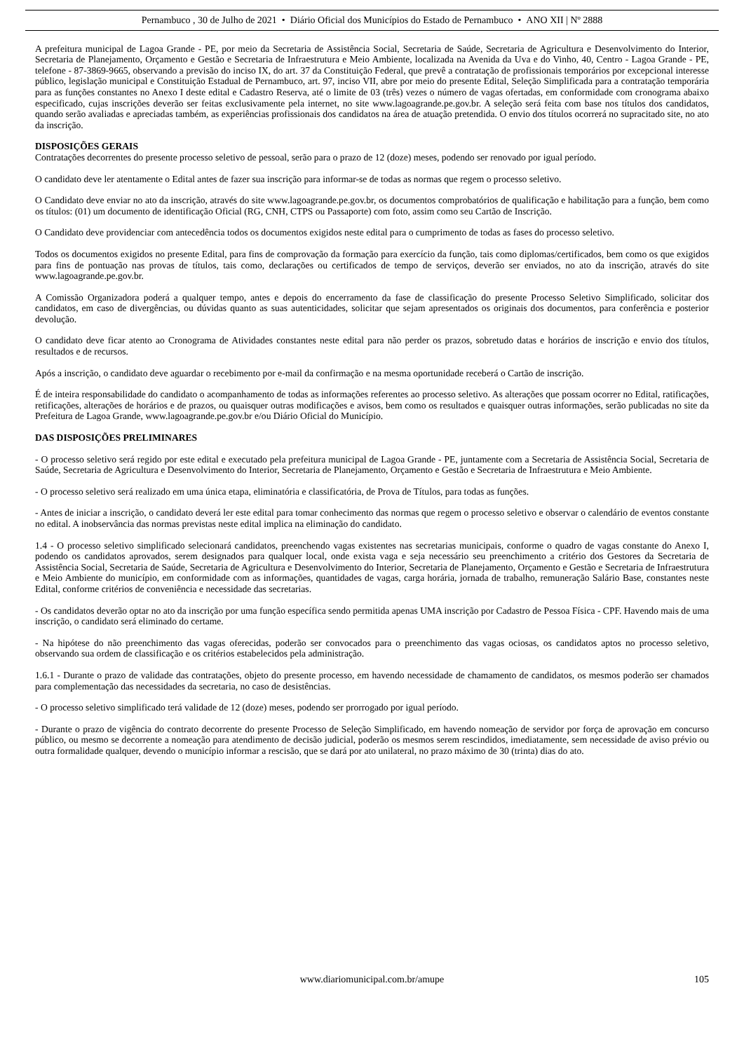Pernambuco , 30 de Julho de 2021 • Diário Oficial dos Municípios do Estado de Pernambuco • ANO XII | Nº 2888
A prefeitura municipal de Lagoa Grande - PE, por meio da Secretaria de Assistência Social, Secretaria de Saúde, Secretaria de Agricultura e Desenvolvimento do Interior, Secretaria de Planejamento, Orçamento e Gestão e Secretaria de Infraestrutura e Meio Ambiente, localizada na Avenida da Uva e do Vinho, 40, Centro - Lagoa Grande - PE, telefone - 87-3869-9665, observando a previsão do inciso IX, do art. 37 da Constituição Federal, que prevê a contratação de profissionais temporários por excepcional interesse público, legislação municipal e Constituição Estadual de Pernambuco, art. 97, inciso VII, abre por meio do presente Edital, Seleção Simplificada para a contratação temporária para as funções constantes no Anexo I deste edital e Cadastro Reserva, até o limite de 03 (três) vezes o número de vagas ofertadas, em conformidade com cronograma abaixo especificado, cujas inscrições deverão ser feitas exclusivamente pela internet, no site www.lagoagrande.pe.gov.br. A seleção será feita com base nos títulos dos candidatos, quando serão avaliadas e apreciadas também, as experiências profissionais dos candidatos na área de atuação pretendida. O envio dos títulos ocorrerá no supracitado site, no ato da inscrição.
DISPOSIÇÕES GERAIS
Contratações decorrentes do presente processo seletivo de pessoal, serão para o prazo de 12 (doze) meses, podendo ser renovado por igual período.
O candidato deve ler atentamente o Edital antes de fazer sua inscrição para informar-se de todas as normas que regem o processo seletivo.
O Candidato deve enviar no ato da inscrição, através do site www.lagoagrande.pe.gov.br, os documentos comprobatórios de qualificação e habilitação para a função, bem como os títulos: (01) um documento de identificação Oficial (RG, CNH, CTPS ou Passaporte) com foto, assim como seu Cartão de Inscrição.
O Candidato deve providenciar com antecedência todos os documentos exigidos neste edital para o cumprimento de todas as fases do processo seletivo.
Todos os documentos exigidos no presente Edital, para fins de comprovação da formação para exercício da função, tais como diplomas/certificados, bem como os que exigidos para fins de pontuação nas provas de títulos, tais como, declarações ou certificados de tempo de serviços, deverão ser enviados, no ato da inscrição, através do site www.lagoagrande.pe.gov.br.
A Comissão Organizadora poderá a qualquer tempo, antes e depois do encerramento da fase de classificação do presente Processo Seletivo Simplificado, solicitar dos candidatos, em caso de divergências, ou dúvidas quanto as suas autenticidades, solicitar que sejam apresentados os originais dos documentos, para conferência e posterior devolução.
O candidato deve ficar atento ao Cronograma de Atividades constantes neste edital para não perder os prazos, sobretudo datas e horários de inscrição e envio dos títulos, resultados e de recursos.
Após a inscrição, o candidato deve aguardar o recebimento por e-mail da confirmação e na mesma oportunidade receberá o Cartão de inscrição.
É de inteira responsabilidade do candidato o acompanhamento de todas as informações referentes ao processo seletivo. As alterações que possam ocorrer no Edital, ratificações, retificações, alterações de horários e de prazos, ou quaisquer outras modificações e avisos, bem como os resultados e quaisquer outras informações, serão publicadas no site da Prefeitura de Lagoa Grande, www.lagoagrande.pe.gov.br e/ou Diário Oficial do Município.
DAS DISPOSIÇÕES PRELIMINARES
- O processo seletivo será regido por este edital e executado pela prefeitura municipal de Lagoa Grande - PE, juntamente com a Secretaria de Assistência Social, Secretaria de Saúde, Secretaria de Agricultura e Desenvolvimento do Interior, Secretaria de Planejamento, Orçamento e Gestão e Secretaria de Infraestrutura e Meio Ambiente.
- O processo seletivo será realizado em uma única etapa, eliminatória e classificatória, de Prova de Títulos, para todas as funções.
- Antes de iniciar a inscrição, o candidato deverá ler este edital para tomar conhecimento das normas que regem o processo seletivo e observar o calendário de eventos constante no edital. A inobservância das normas previstas neste edital implica na eliminação do candidato.
1.4 - O processo seletivo simplificado selecionará candidatos, preenchendo vagas existentes nas secretarias municipais, conforme o quadro de vagas constante do Anexo I, podendo os candidatos aprovados, serem designados para qualquer local, onde exista vaga e seja necessário seu preenchimento a critério dos Gestores da Secretaria de Assistência Social, Secretaria de Saúde, Secretaria de Agricultura e Desenvolvimento do Interior, Secretaria de Planejamento, Orçamento e Gestão e Secretaria de Infraestrutura e Meio Ambiente do município, em conformidade com as informações, quantidades de vagas, carga horária, jornada de trabalho, remuneração Salário Base, constantes neste Edital, conforme critérios de conveniência e necessidade das secretarias.
- Os candidatos deverão optar no ato da inscrição por uma função específica sendo permitida apenas UMA inscrição por Cadastro de Pessoa Física - CPF. Havendo mais de uma inscrição, o candidato será eliminado do certame.
- Na hipótese do não preenchimento das vagas oferecidas, poderão ser convocados para o preenchimento das vagas ociosas, os candidatos aptos no processo seletivo, observando sua ordem de classificação e os critérios estabelecidos pela administração.
1.6.1 - Durante o prazo de validade das contratações, objeto do presente processo, em havendo necessidade de chamamento de candidatos, os mesmos poderão ser chamados para complementação das necessidades da secretaria, no caso de desistências.
- O processo seletivo simplificado terá validade de 12 (doze) meses, podendo ser prorrogado por igual período.
- Durante o prazo de vigência do contrato decorrente do presente Processo de Seleção Simplificado, em havendo nomeação de servidor por força de aprovação em concurso público, ou mesmo se decorrente a nomeação para atendimento de decisão judicial, poderão os mesmos serem rescindidos, imediatamente, sem necessidade de aviso prévio ou outra formalidade qualquer, devendo o município informar a rescisão, que se dará por ato unilateral, no prazo máximo de 30 (trinta) dias do ato.
www.diariomunicipal.com.br/amupe 105